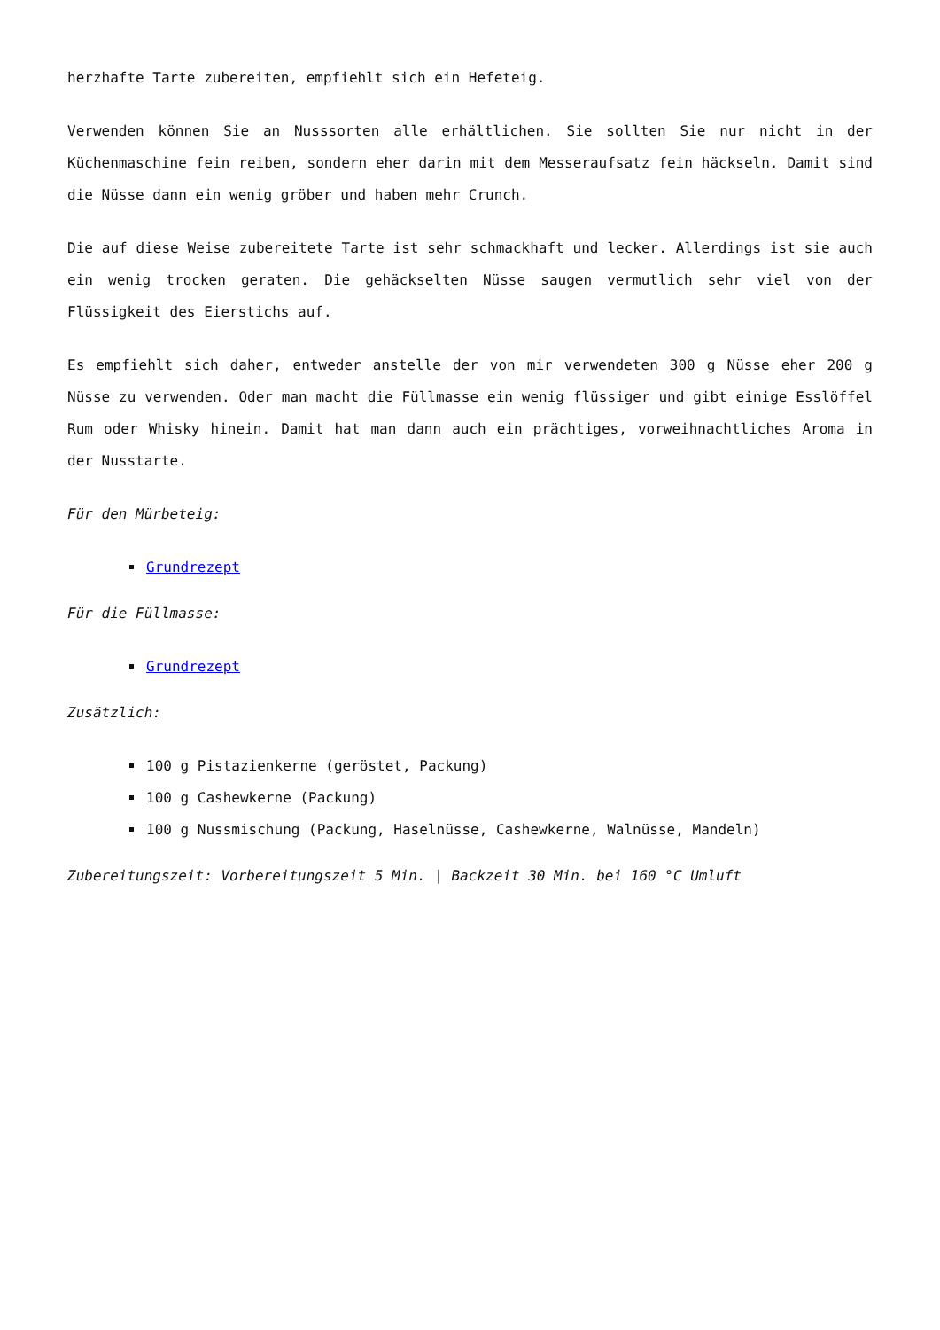herzhafte Tarte zubereiten, empfiehlt sich ein Hefeteig.
Verwenden können Sie an Nusssorten alle erhältlichen. Sie sollten Sie nur nicht in der Küchenmaschine fein reiben, sondern eher darin mit dem Messeraufsatz fein häckseln. Damit sind die Nüsse dann ein wenig gröber und haben mehr Crunch.
Die auf diese Weise zubereitete Tarte ist sehr schmackhaft und lecker. Allerdings ist sie auch ein wenig trocken geraten. Die gehäckselten Nüsse saugen vermutlich sehr viel von der Flüssigkeit des Eierstichs auf.
Es empfiehlt sich daher, entweder anstelle der von mir verwendeten 300 g Nüsse eher 200 g Nüsse zu verwenden. Oder man macht die Füllmasse ein wenig flüssiger und gibt einige Esslöffel Rum oder Whisky hinein. Damit hat man dann auch ein prächtiges, vorweihnachtliches Aroma in der Nusstarte.
Für den Mürbeteig:
Grundrezept
Für die Füllmasse:
Grundrezept
Zusätzlich:
100 g Pistazienkerne (geröstet, Packung)
100 g Cashewkerne (Packung)
100 g Nussmischung (Packung, Haselnüsse, Cashewkerne, Walnüsse, Mandeln)
Zubereitungszeit: Vorbereitungszeit 5 Min. | Backzeit 30 Min. bei 160 °C Umluft